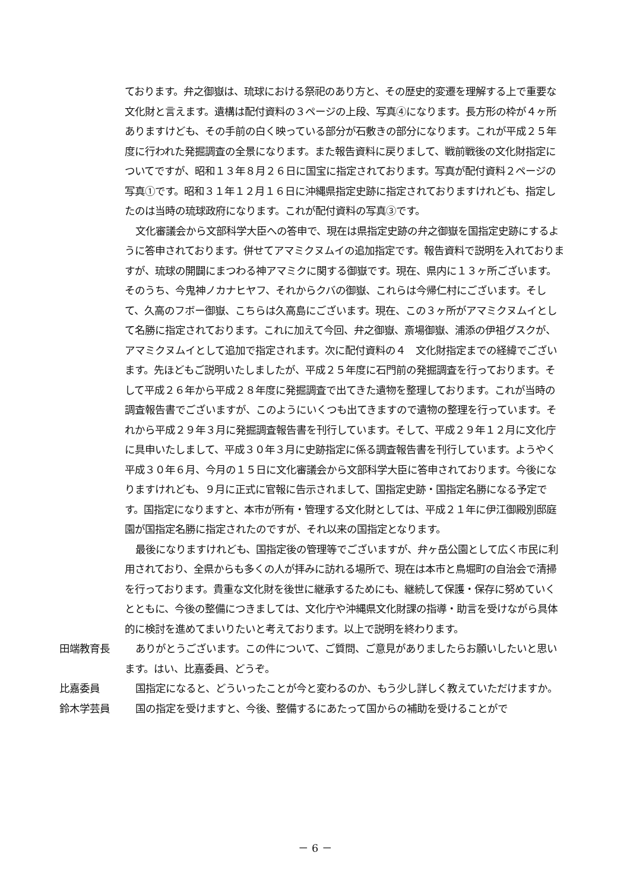ております。弁之御嶽は、琉球における祭祀のあり方と、その歴史的変遷を理解する上で重要な文化財と言えます。遺構は配付資料の３ページの上段、写真④になります。長方形の枠が４ヶ所ありますけども、その手前の白く映っている部分が石敷きの部分になります。これが平成２５年度に行われた発掘調査の全景になります。また報告資料に戻りまして、戦前戦後の文化財指定についてですが、昭和１３年８月２６日に国宝に指定されております。写真が配付資料２ページの写真①です。昭和３１年１２月１６日に沖縄県指定史跡に指定されておりますけれども、指定したのは当時の琉球政府になります。これが配付資料の写真③です。
文化審議会から文部科学大臣への答申で、現在は県指定史跡の弁之御嶽を国指定史跡にするように答申されております。併せてアマミクヌムイの追加指定です。報告資料で説明を入れておりますが、琉球の開闢にまつわる神アマミクに関する御嶽です。現在、県内に１３ヶ所ございます。そのうち、今鬼神ノカナヒヤフ、それからクバの御嶽、これらは今帰仁村にございます。そして、久高のフボー御嶽、こちらは久高島にございます。現在、この３ヶ所がアマミクヌムイとして名勝に指定されております。これに加えて今回、弁之御嶽、斎場御嶽、浦添の伊祖グスクが、アマミクヌムイとして追加で指定されます。次に配付資料の４　文化財指定までの経緯でございます。先ほどもご説明いたしましたが、平成２５年度に石門前の発掘調査を行っております。そして平成２６年から平成２８年度に発掘調査で出てきた遺物を整理しております。これが当時の調査報告書でございますが、このようにいくつも出てきますので遺物の整理を行っています。それから平成２９年３月に発掘調査報告書を刊行しています。そして、平成２９年１２月に文化庁に具申いたしまして、平成３０年３月に史跡指定に係る調査報告書を刊行しています。ようやく平成３０年６月、今月の１５日に文化審議会から文部科学大臣に答申されております。今後になりますけれども、９月に正式に官報に告示されまして、国指定史跡・国指定名勝になる予定です。国指定になりますと、本市が所有・管理する文化財としては、平成２１年に伊江御殿別邸庭園が国指定名勝に指定されたのですが、それ以来の国指定となります。
最後になりますけれども、国指定後の管理等でございますが、弁ヶ岳公園として広く市民に利用されており、全県からも多くの人が拝みに訪れる場所で、現在は本市と鳥堀町の自治会で清掃を行っております。貴重な文化財を後世に継承するためにも、継続して保護・保存に努めていくとともに、今後の整備につきましては、文化庁や沖縄県文化財課の指導・助言を受けながら具体的に検討を進めてまいりたいと考えております。以上で説明を終わります。
田端教育長 ありがとうございます。この件について、ご質問、ご意見がありましたらお願いしたいと思います。はい、比嘉委員、どうぞ。
比嘉委員 国指定になると、どういったことが今と変わるのか、もう少し詳しく教えていただけますか。
鈴木学芸員 国の指定を受けますと、今後、整備するにあたって国からの補助を受けることがで
－ 6 －